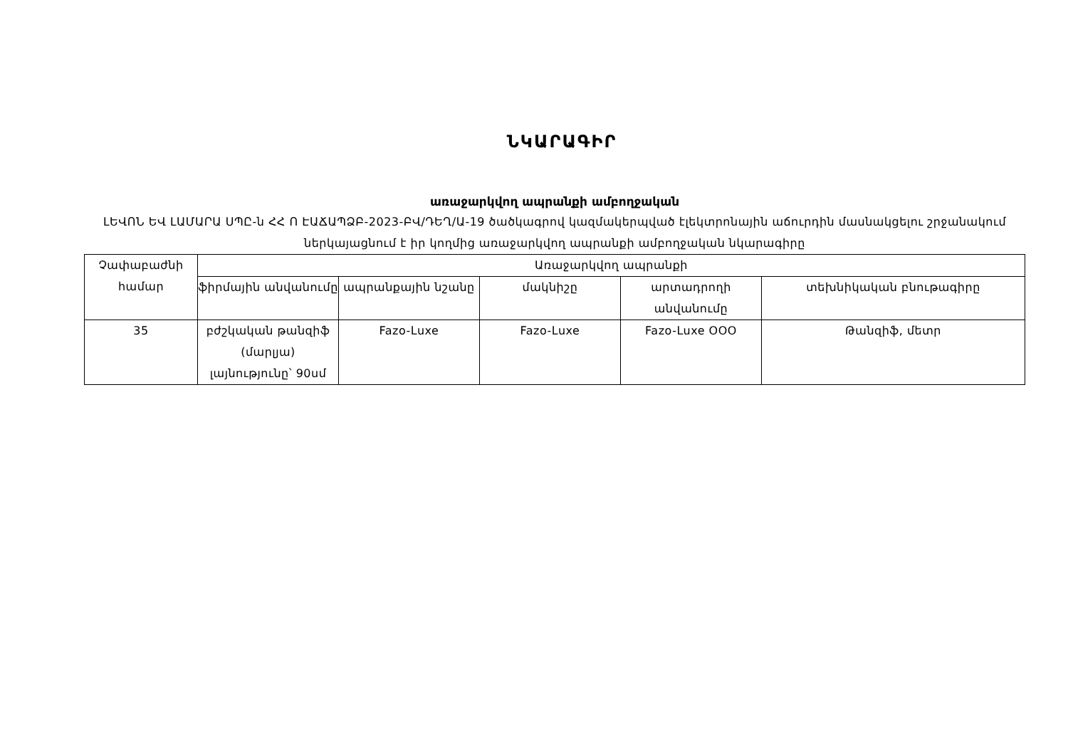ՆԿԱՐԱԳԻՐ
առաջարկվող ապրանքի ամբողջական
ԼԵՎՈՆ ԵՎ ԼԱՄԱՐԱ ՍՊԸ-ն ՀՀ Ո ԷԱՃԱՊՁԲ-2023-ԲՎ/ԴԵՂ/Ա-19 ծածկագրով կազմակերպված էլեկտրոնային աճուրդին մասնակցելու շրջանակում ներկայացնում է իր կողմից առաջարկվող ապրանքի ամբողջական նկարագիրը
| Չափաբաժնի համար | Առաջարկվող ապրանքի | | | | |
| --- | --- | --- | --- | --- | --- |
| | ֆիրմային անվանումը | ապրանքային նշանը | մակնիշը | արտադրողի անվանումը | տեխնիկական բնութագիրը |
| 35 | բժշկական թանզիֆ (մարլյա) լայնությունը՝ 90սմ | Fazo-Luxe | Fazo-Luxe | Fazo-Luxe OOO | Թանզիֆ, մետր |